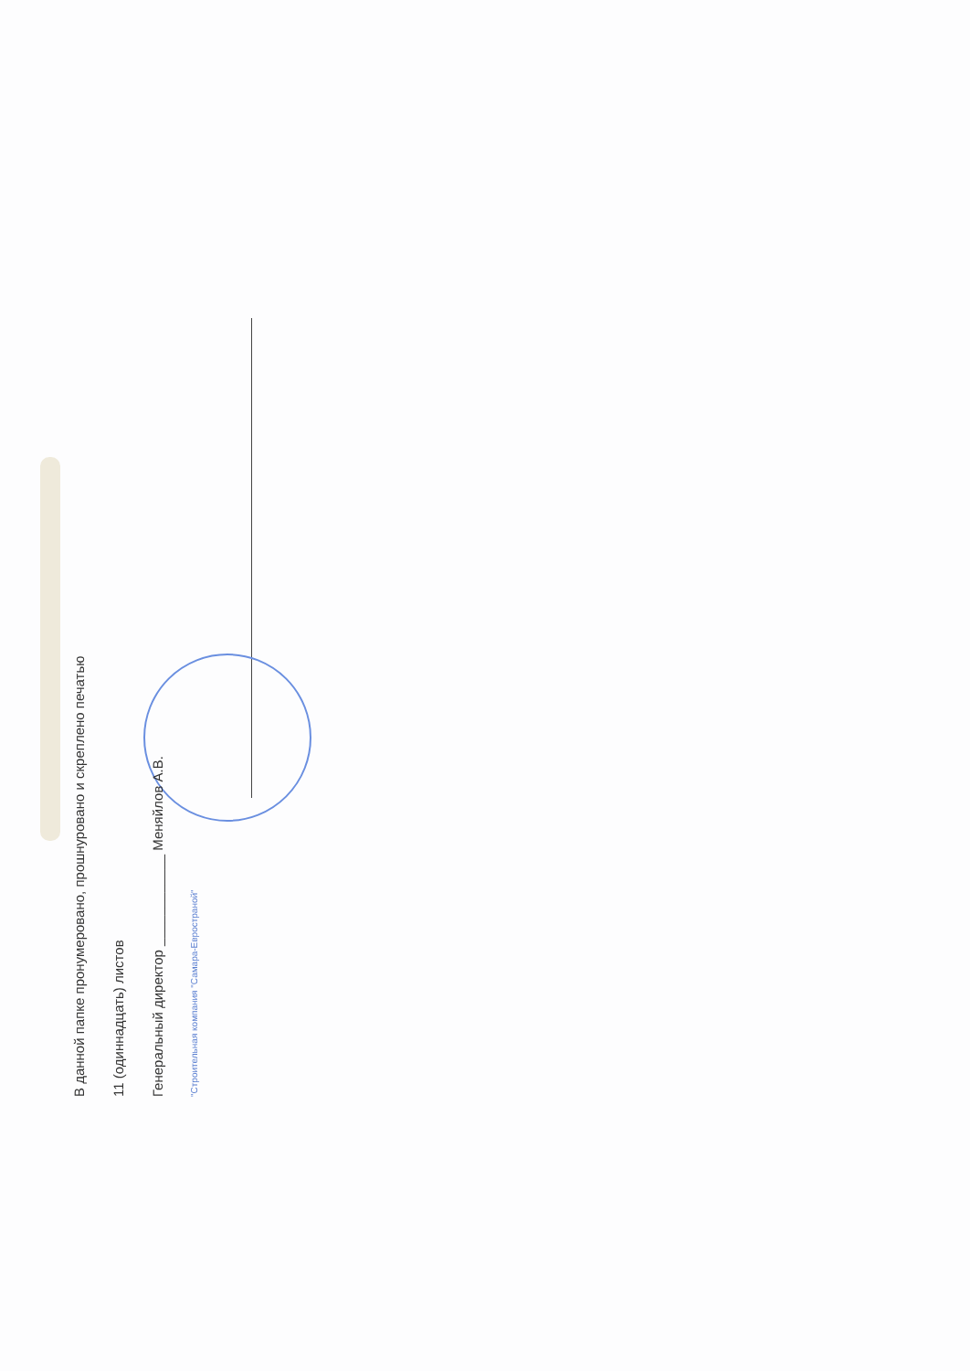В данной папке пронумеровано, прошнуровано и скреплено печатью
11 (одиннадцать) листов
Генеральный директор ____________ Меняйлов А.В.
"Строительная компания "Самара-Евространой"